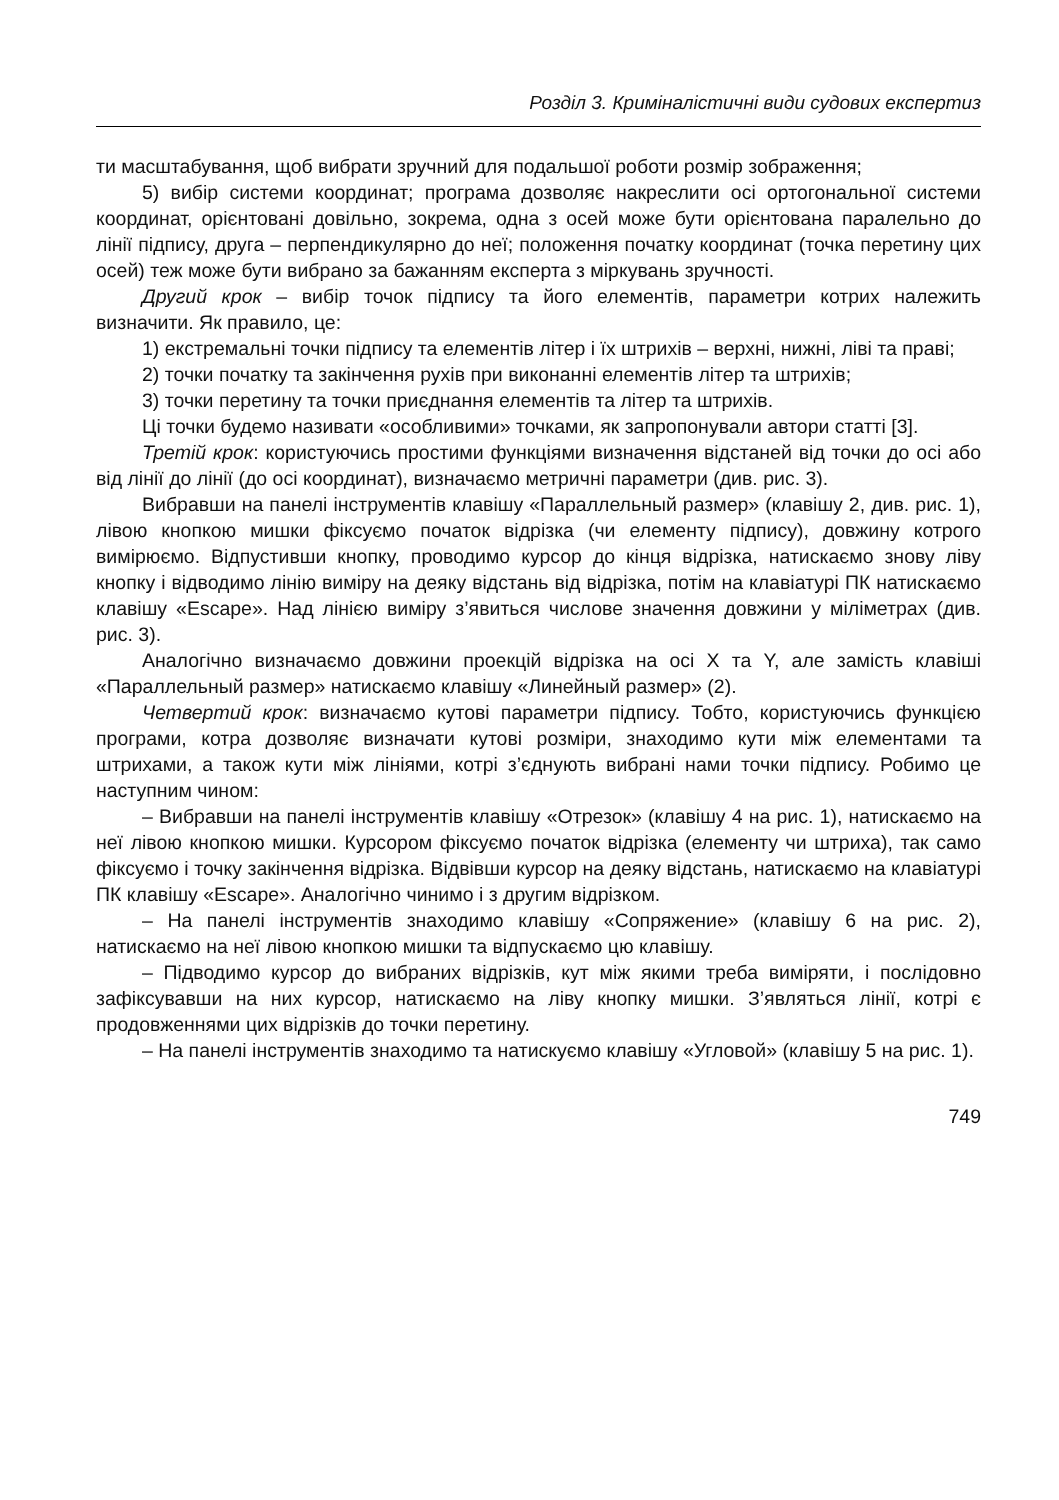Розділ 3. Криміналістичні види судових експертиз
ти масштабування, щоб вибрати зручний для подальшої роботи розмір зображення;
5) вибір системи координат; програма дозволяє накреслити осі ортогональної системи координат, орієнтовані довільно, зокрема, одна з осей може бути орієнтована паралельно до лінії підпису, друга – перпендикулярно до неї; положення початку координат (точка перетину цих осей) теж може бути вибрано за бажанням експерта з міркувань зручності.
Другий крок – вибір точок підпису та його елементів, параметри котрих належить визначити. Як правило, це:
1) екстремальні точки підпису та елементів літер і їх штрихів – верхні, нижні, ліві та праві;
2) точки початку та закінчення рухів при виконанні елементів літер та штрихів;
3) точки перетину та точки приєднання елементів та літер та штрихів.
Ці точки будемо називати «особливими» точками, як запропонували автори статті [3].
Третій крок: користуючись простими функціями визначення відстаней від точки до осі або від лінії до лінії (до осі координат), визначаємо метричні параметри (див. рис. 3).
Вибравши на панелі інструментів клавішу «Параллельный размер» (клавішу 2, див. рис. 1), лівою кнопкою мишки фіксуємо початок відрізка (чи елементу підпису), довжину котрого вимірюємо. Відпустивши кнопку, проводимо курсор до кінця відрізка, натискаємо знову ліву кнопку і відводимо лінію виміру на деяку відстань від відрізка, потім на клавіатурі ПК натискаємо клавішу «Escape». Над лінією виміру з’явиться числове значення довжини у міліметрах (див. рис. 3).
Аналогічно визначаємо довжини проекцій відрізка на осі X та Y, але замість клавіші «Параллельный размер» натискаємо клавішу «Линейный размер» (2).
Четвертий крок: визначаємо кутові параметри підпису. Тобто, користуючись функцією програми, котра дозволяє визначати кутові розміри, знаходимо кути між елементами та штрихами, а також кути між лініями, котрі з’єднують вибрані нами точки підпису. Робимо це наступним чином:
– Вибравши на панелі інструментів клавішу «Отрезок» (клавішу 4 на рис. 1), натискаємо на неї лівою кнопкою мишки. Курсором фіксуємо початок відрізка (елементу чи штриха), так само фіксуємо і точку закінчення відрізка. Відвівши курсор на деяку відстань, натискаємо на клавіатурі ПК клавішу «Escape». Аналогічно чинимо і з другим відрізком.
– На панелі інструментів знаходимо клавішу «Сопряжение» (клавішу 6 на рис. 2), натискаємо на неї лівою кнопкою мишки та відпускаємо цю клавішу.
– Підводимо курсор до вибраних відрізків, кут між якими треба виміряти, і послідовно зафіксувавши на них курсор, натискаємо на ліву кнопку мишки. З’являться лінії, котрі є продовженнями цих відрізків до точки перетину.
– На панелі інструментів знаходимо та натискуємо клавішу «Угловой» (клавішу 5 на рис. 1).
749